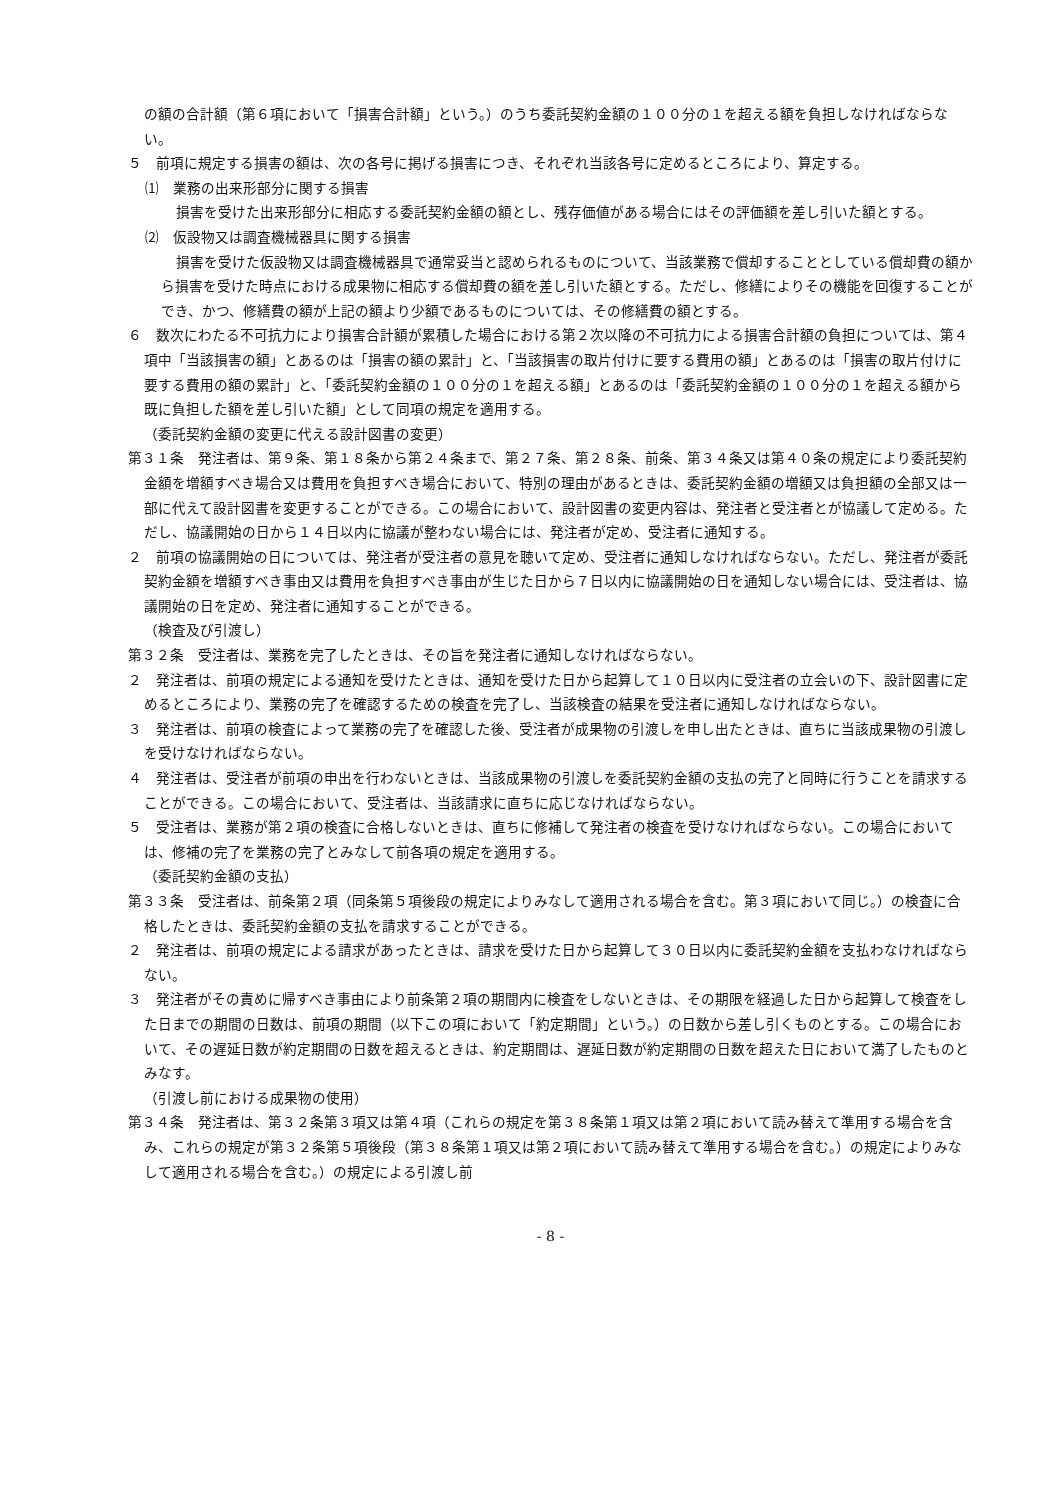の額の合計額（第６項において「損害合計額」という。）のうち委託契約金額の１００分の１を超える額を負担しなければならない。
５　前項に規定する損害の額は、次の各号に掲げる損害につき、それぞれ当該各号に定めるところにより、算定する。
⑴　業務の出来形部分に関する損害
損害を受けた出来形部分に相応する委託契約金額の額とし、残存価値がある場合にはその評価額を差し引いた額とする。
⑵　仮設物又は調査機械器具に関する損害
損害を受けた仮設物又は調査機械器具で通常妥当と認められるものについて、当該業務で償却することとしている償却費の額から損害を受けた時点における成果物に相応する償却費の額を差し引いた額とする。ただし、修繕によりその機能を回復することができ、かつ、修繕費の額が上記の額より少額であるものについては、その修繕費の額とする。
６　数次にわたる不可抗力により損害合計額が累積した場合における第２次以降の不可抗力による損害合計額の負担については、第４項中「当該損害の額」とあるのは「損害の額の累計」と、「当該損害の取片付けに要する費用の額」とあるのは「損害の取片付けに要する費用の額の累計」と、「委託契約金額の１００分の１を超える額」とあるのは「委託契約金額の１００分の１を超える額から既に負担した額を差し引いた額」として同項の規定を適用する。
（委託契約金額の変更に代える設計図書の変更）
第３１条　発注者は、第９条、第１８条から第２４条まで、第２７条、第２８条、前条、第３４条又は第４０条の規定により委託契約金額を増額すべき場合又は費用を負担すべき場合において、特別の理由があるときは、委託契約金額の増額又は負担額の全部又は一部に代えて設計図書を変更することができる。この場合において、設計図書の変更内容は、発注者と受注者とが協議して定める。ただし、協議開始の日から１４日以内に協議が整わない場合には、発注者が定め、受注者に通知する。
２　前項の協議開始の日については、発注者が受注者の意見を聴いて定め、受注者に通知しなければならない。ただし、発注者が委託契約金額を増額すべき事由又は費用を負担すべき事由が生じた日から７日以内に協議開始の日を通知しない場合には、受注者は、協議開始の日を定め、発注者に通知することができる。
（検査及び引渡し）
第３２条　受注者は、業務を完了したときは、その旨を発注者に通知しなければならない。
２　発注者は、前項の規定による通知を受けたときは、通知を受けた日から起算して１０日以内に受注者の立会いの下、設計図書に定めるところにより、業務の完了を確認するための検査を完了し、当該検査の結果を受注者に通知しなければならない。
３　発注者は、前項の検査によって業務の完了を確認した後、受注者が成果物の引渡しを申し出たときは、直ちに当該成果物の引渡しを受けなければならない。
４　発注者は、受注者が前項の申出を行わないときは、当該成果物の引渡しを委託契約金額の支払の完了と同時に行うことを請求することができる。この場合において、受注者は、当該請求に直ちに応じなければならない。
５　受注者は、業務が第２項の検査に合格しないときは、直ちに修補して発注者の検査を受けなければならない。この場合においては、修補の完了を業務の完了とみなして前各項の規定を適用する。
（委託契約金額の支払）
第３３条　受注者は、前条第２項（同条第５項後段の規定によりみなして適用される場合を含む。第３項において同じ。）の検査に合格したときは、委託契約金額の支払を請求することができる。
２　発注者は、前項の規定による請求があったときは、請求を受けた日から起算して３０日以内に委託契約金額を支払わなければならない。
３　発注者がその責めに帰すべき事由により前条第２項の期間内に検査をしないときは、その期限を経過した日から起算して検査をした日までの期間の日数は、前項の期間（以下この項において「約定期間」という。）の日数から差し引くものとする。この場合において、その遅延日数が約定期間の日数を超えるときは、約定期間は、遅延日数が約定期間の日数を超えた日において満了したものとみなす。
（引渡し前における成果物の使用）
第３４条　発注者は、第３２条第３項又は第４項（これらの規定を第３８条第１項又は第２項において読み替えて準用する場合を含み、これらの規定が第３２条第５項後段（第３８条第１項又は第２項において読み替えて準用する場合を含む。）の規定によりみなして適用される場合を含む。）の規定による引渡し前
- 8 -